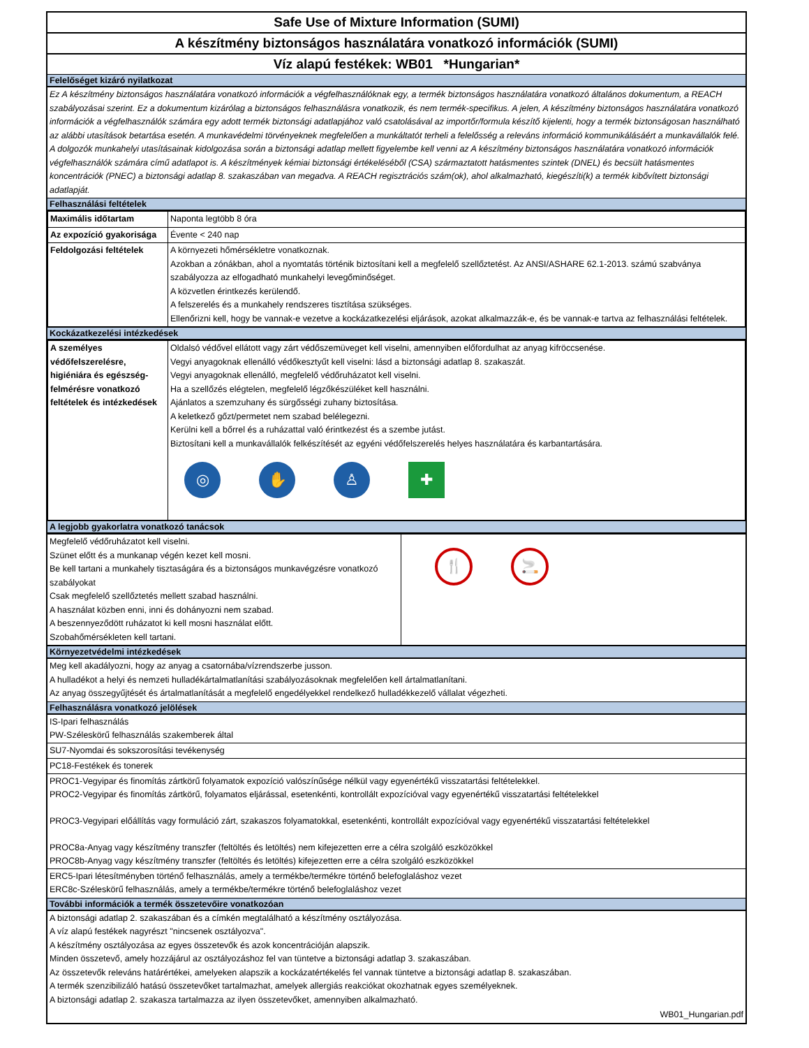Safe Use of Mixture Information (SUMI)
A készítmény biztonságos használatára vonatkozó információk (SUMI)
Víz alapú festékek: WB01 *Hungarian*
Felelőséget kizáró nyilatkozat
Ez A készítmény biztonságos használatára vonatkozó információk a végfelhasználóknak egy, a termék biztonságos használatára vonatkozó általános dokumentum, a REACH szabályozásai szerint. Ez a dokumentum kizárólag a biztonságos felhasználásra vonatkozik, és nem termék-specifikus. A jelen, A készítmény biztonságos használatára vonatkozó információk a végfelhasználók számára egy adott termék biztonsági adatlapjához való csatolásával az importőr/formula készítő kijelenti, hogy a termék biztonságosan használható az alábbi utasítások betartása esetén. A munkavédelmi törvényeknek megfelelően a munkáltatót terheli a felelősség a releváns információ kommunikálásáért a munkavállalók felé. A dolgozók munkahelyi utasításainak kidolgozása során a biztonsági adatlap mellett figyelembe kell venni az A készítmény biztonságos használatára vonatkozó információk végfelhasználók számára című adatlapot is. A készítmények kémiai biztonsági értékeléséből (CSA) származtatott hatásmentes szintek (DNEL) és becsült hatásmentes koncentrációk (PNEC) a biztonsági adatlap 8. szakaszában van megadva. A REACH regisztrációs szám(ok), ahol alkalmazható, kiegészíti(k) a termék kibővített biztonsági adatlapját.
Felhasználási feltételek
| Maximális időtartam | Naponta legtöbb 8 óra |
| Az expozíció gyakorisága | Évente < 240 nap |
| Feldolgozási feltételek | A környezeti hőmérsékletre vonatkoznak. Azokban a zónákban, ahol a nyomtatás történik biztosítani kell a megfelelő szellőztetést. Az ANSI/ASHARE 62.1-2013. számú szabványa szabályozza az elfogadható munkahelyi levegőminőséget. A közvetlen érintkezés kerülendő. A felszerelés és a munkahely rendszeres tisztítása szükséges. Ellenőrizni kell, hogy be vannak-e vezetve a kockázatkezelési eljárások, azokat alkalmazzák-e, és be vannak-e tartva az felhasználási feltételek. |
Kockázatkezelési intézkedések
| A személyes védőfelszerelésre, higiéniára és egészség-felmérésre vonatkozó feltételek és intézkedések | Oldalsó védővel ellátott vagy zárt védőszemüveget kell viselni, amennyiben előfordulhat az anyag kifröccsenése. Vegyi anyagoknak ellenálló védőkesztyűt kell viselni: lásd a biztonsági adatlap 8. szakaszát. Vegyi anyagoknak ellenálló, megfelelő védőruházatot kell viselni. Ha a szellőzés elégtelen, megfelelő légzőkészüléket kell használni. Ajánlatos a szemzuhany és sürgősségi zuhany biztosítása. A keletkező gőzt/permetet nem szabad belélegezni. Kerülni kell a bőrrel és a ruházattal való érintkezést és a szembe jutást. Biztosítani kell a munkavállalók felkészítését az egyéni védőfelszerelés helyes használatára és karbantartására. ◎ ✋ ♙ ✚ |
A legjobb gyakorlatra vonatkozó tanácsok
| Megfelelő védőruházatot kell viselni. Szünet előtt és a munkanap végén kezet kell mosni. Be kell tartani a munkahely tisztaságára és a biztonságos munkavégzésre vonatkozó szabályokat Csak megfelelő szellőztetés mellett szabad használni. A használat közben enni, inni és dohányozni nem szabad. A beszennyeződött ruházatot ki kell mosni használat előtt. Szobahőmérsékleten kell tartani. | 🍴 🚬 |
Környezetvédelmi intézkedések
Meg kell akadályozni, hogy az anyag a csatornába/vízrendszerbe jusson.
A hulladékot a helyi és nemzeti hulladékártalmatlanítási szabályozásoknak megfelelően kell ártalmatlanítani.
Az anyag összegyűjtését és ártalmatlanítását a megfelelő engedélyekkel rendelkező hulladékkezelő vállalat végezheti.
Felhasználásra vonatkozó jelölések
IS-Ipari felhasználás
PW-Széleskörű felhasználás szakemberek által
SU7-Nyomdai és sokszorosítási tevékenység
PC18-Festékek és tonerek
PROC1-Vegyipar és finomítás zártkörű folyamatok expozíció valószínűsége nélkül vagy egyenértékű visszatartási feltételekkel.
PROC2-Vegyipar és finomítás zártkörű, folyamatos eljárással, esetenkénti, kontrollált expozícióval vagy egyenértékű visszatartási feltételekkel
PROC3-Vegyipari előállítás vagy formuláció zárt, szakaszos folyamatokkal, esetenkénti, kontrollált expozícióval vagy egyenértékű visszatartási feltételekkel
PROC8a-Anyag vagy készítmény transzfer (feltöltés és letöltés) nem kifejezetten erre a célra szolgáló eszközökkel
PROC8b-Anyag vagy készítmény transzfer (feltöltés és letöltés) kifejezetten erre a célra szolgáló eszközökkel
ERC5-Ipari létesítményben történő felhasználás, amely a termékbe/termékre történő belefoglaláshoz vezet
ERC8c-Széleskörű felhasználás, amely a termékbe/termékre történő belefoglaláshoz vezet
További információk a termék összetevőire vonatkozóan
A biztonsági adatlap 2. szakaszában és a címkén megtalálható a készítmény osztályozása.
A víz alapú festékek nagyrészt "nincsenek osztályozva".
A készítmény osztályozása az egyes összetevők és azok koncentrációján alapszik.
Minden összetevő, amely hozzájárul az osztályozáshoz fel van tüntetve a biztonsági adatlap 3. szakaszában.
Az összetevők releváns határértékei, amelyeken alapszik a kockázatértékelés fel vannak tüntetve a biztonsági adatlap 8. szakaszában.
A termék szenzibilizáló hatású összetevőket tartalmazhat, amelyek allergiás reakciókat okozhatnak egyes személyeknek.
A biztonsági adatlap 2. szakasza tartalmazza az ilyen összetevőket, amennyiben alkalmazható.
WB01_Hungarian.pdf